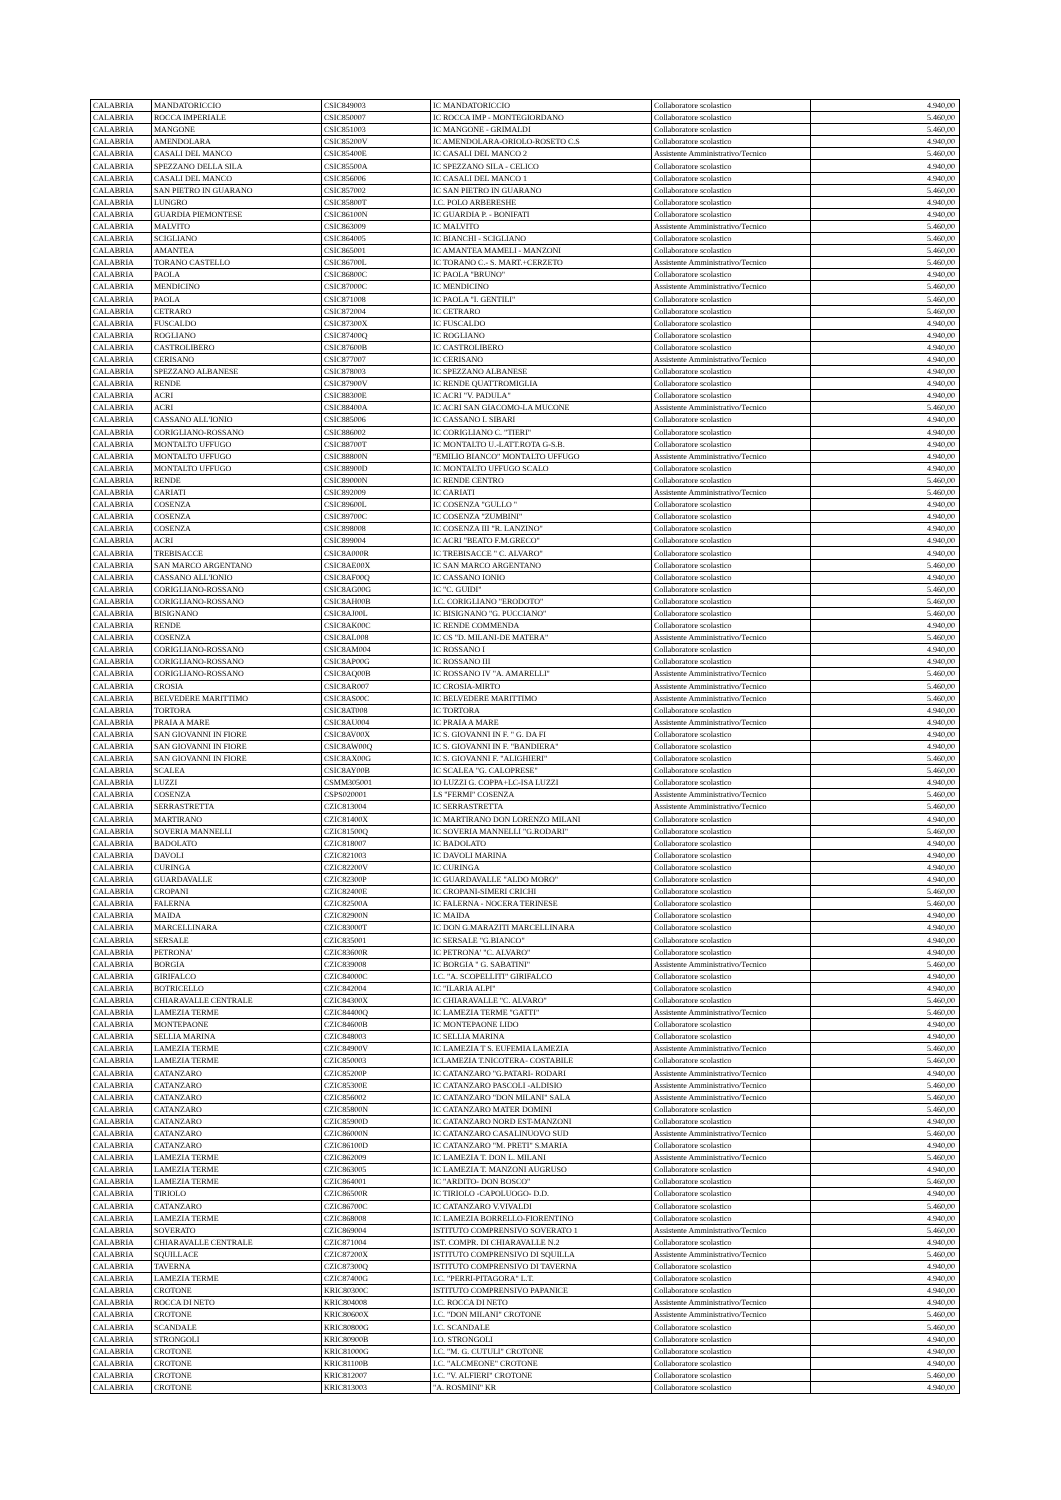| CALABRIA | MANDATORICCIO | CSIC849003 | IC MANDATORICCIO | Collaboratore scolastico | 4.940,00 |
| CALABRIA | ROCCA IMPERIALE | CSIC850007 | IC ROCCA IMP - MONTEGIORDANO | Collaboratore scolastico | 5.460,00 |
| CALABRIA | MANGONE | CSIC851003 | IC MANGONE - GRIMALDI | Collaboratore scolastico | 5.460,00 |
| CALABRIA | AMENDOLARA | CSIC85200V | IC AMENDOLARA-ORIOLO-ROSETO C.S | Collaboratore scolastico | 4.940,00 |
| CALABRIA | CASALI DEL MANCO | CSIC85400E | IC CASALI DEL MANCO 2 | Assistente Amministrativo/Tecnico | 5.460,00 |
| CALABRIA | SPEZZANO DELLA SILA | CSIC85500A | IC SPEZZANO SILA - CELICO | Collaboratore scolastico | 4.940,00 |
| CALABRIA | CASALI DEL MANCO | CSIC856006 | IC CASALI DEL MANCO 1 | Collaboratore scolastico | 4.940,00 |
| CALABRIA | SAN PIETRO IN GUARANO | CSIC857002 | IC SAN PIETRO IN GUARANO | Collaboratore scolastico | 5.460,00 |
| CALABRIA | LUNGRO | CSIC85800T | I.C. POLO ARBERESHE | Collaboratore scolastico | 4.940,00 |
| CALABRIA | GUARDIA PIEMONTESE | CSIC86100N | IC GUARDIA P. - BONIFATI | Collaboratore scolastico | 4.940,00 |
| CALABRIA | MALVITO | CSIC863009 | IC MALVITO | Assistente Amministrativo/Tecnico | 5.460,00 |
| CALABRIA | SCIGLIANO | CSIC864005 | IC BIANCHI - SCIGLIANO | Collaboratore scolastico | 5.460,00 |
| CALABRIA | AMANTEA | CSIC865001 | IC AMANTEA MAMELI - MANZONI | Collaboratore scolastico | 5.460,00 |
| CALABRIA | TORANO CASTELLO | CSIC86700L | IC TORANO C.- S. MART.+CERZETO | Assistente Amministrativo/Tecnico | 5.460,00 |
| CALABRIA | PAOLA | CSIC86800C | IC PAOLA "BRUNO" | Collaboratore scolastico | 4.940,00 |
| CALABRIA | MENDICINO | CSIC87000C | IC MENDICINO | Assistente Amministrativo/Tecnico | 5.460,00 |
| CALABRIA | PAOLA | CSIC871008 | IC PAOLA "I. GENTILI" | Collaboratore scolastico | 5.460,00 |
| CALABRIA | CETRARO | CSIC872004 | IC CETRARO | Collaboratore scolastico | 5.460,00 |
| CALABRIA | FUSCALDO | CSIC87300X | IC FUSCALDO | Collaboratore scolastico | 4.940,00 |
| CALABRIA | ROGLIANO | CSIC87400Q | IC ROGLIANO | Collaboratore scolastico | 4.940,00 |
| CALABRIA | CASTROLIBERO | CSIC87600B | IC CASTROLIBERO | Collaboratore scolastico | 4.940,00 |
| CALABRIA | CERISANO | CSIC877007 | IC CERISANO | Assistente Amministrativo/Tecnico | 4.940,00 |
| CALABRIA | SPEZZANO ALBANESE | CSIC878003 | IC SPEZZANO ALBANESE | Collaboratore scolastico | 4.940,00 |
| CALABRIA | RENDE | CSIC87900V | IC RENDE QUATTROMIGLIA | Collaboratore scolastico | 4.940,00 |
| CALABRIA | ACRI | CSIC88300E | IC ACRI "V. PADULA" | Collaboratore scolastico | 4.940,00 |
| CALABRIA | ACRI | CSIC88400A | IC ACRI SAN GIACOMO-LA MUCONE | Assistente Amministrativo/Tecnico | 5.460,00 |
| CALABRIA | CASSANO ALL'IONIO | CSIC885006 | IC CASSANO I. SIBARI | Collaboratore scolastico | 4.940,00 |
| CALABRIA | CORIGLIANO-ROSSANO | CSIC886002 | IC CORIGLIANO C. "TIERI" | Collaboratore scolastico | 4.940,00 |
| CALABRIA | MONTALTO UFFUGO | CSIC88700T | IC MONTALTO U.-LATT.ROTA G-S.B. | Collaboratore scolastico | 4.940,00 |
| CALABRIA | MONTALTO UFFUGO | CSIC88800N | "EMILIO BIANCO" MONTALTO UFFUGO | Assistente Amministrativo/Tecnico | 4.940,00 |
| CALABRIA | MONTALTO UFFUGO | CSIC88900D | IC MONTALTO UFFUGO SCALO | Collaboratore scolastico | 4.940,00 |
| CALABRIA | RENDE | CSIC89000N | IC RENDE CENTRO | Collaboratore scolastico | 5.460,00 |
| CALABRIA | CARIATI | CSIC892009 | IC CARIATI | Assistente Amministrativo/Tecnico | 5.460,00 |
| CALABRIA | COSENZA | CSIC89600L | IC COSENZA "GULLO " | Collaboratore scolastico | 4.940,00 |
| CALABRIA | COSENZA | CSIC89700C | IC COSENZA "ZUMBINI" | Collaboratore scolastico | 4.940,00 |
| CALABRIA | COSENZA | CSIC898008 | IC COSENZA III "R. LANZINO" | Collaboratore scolastico | 4.940,00 |
| CALABRIA | ACRI | CSIC899004 | IC ACRI "BEATO F.M.GRECO" | Collaboratore scolastico | 4.940,00 |
| CALABRIA | TREBISACCE | CSIC8A000R | IC TREBISACCE " C. ALVARO" | Collaboratore scolastico | 4.940,00 |
| CALABRIA | SAN MARCO ARGENTANO | CSIC8AE00X | IC SAN MARCO ARGENTANO | Collaboratore scolastico | 5.460,00 |
| CALABRIA | CASSANO ALL'IONIO | CSIC8AF00Q | IC CASSANO IONIO | Collaboratore scolastico | 4.940,00 |
| CALABRIA | CORIGLIANO-ROSSANO | CSIC8AG00G | IC "C. GUIDI" | Collaboratore scolastico | 5.460,00 |
| CALABRIA | CORIGLIANO-ROSSANO | CSIC8AH00B | I.C. CORIGLIANO "ERODOTO" | Collaboratore scolastico | 5.460,00 |
| CALABRIA | BISIGNANO | CSIC8AJ00L | IC BISIGNANO "G. PUCCIANO" | Collaboratore scolastico | 5.460,00 |
| CALABRIA | RENDE | CSIC8AK00C | IC RENDE COMMENDA | Collaboratore scolastico | 4.940,00 |
| CALABRIA | COSENZA | CSIC8AL008 | IC CS "D. MILANI-DE MATERA" | Assistente Amministrativo/Tecnico | 5.460,00 |
| CALABRIA | CORIGLIANO-ROSSANO | CSIC8AM004 | IC ROSSANO I | Collaboratore scolastico | 4.940,00 |
| CALABRIA | CORIGLIANO-ROSSANO | CSIC8AP00G | IC ROSSANO III | Collaboratore scolastico | 4.940,00 |
| CALABRIA | CORIGLIANO-ROSSANO | CSIC8AQ00B | IC ROSSANO IV "A. AMARELLI" | Assistente Amministrativo/Tecnico | 5.460,00 |
| CALABRIA | CROSIA | CSIC8AR007 | IC CROSIA-MIRTO | Assistente Amministrativo/Tecnico | 5.460,00 |
| CALABRIA | BELVEDERE MARITTIMO | CSIC8AS00C | IC BELVEDERE MARITTIMO | Assistente Amministrativo/Tecnico | 5.460,00 |
| CALABRIA | TORTORA | CSIC8AT008 | IC TORTORA | Collaboratore scolastico | 4.940,00 |
| CALABRIA | PRAIA A MARE | CSIC8AU004 | IC PRAIA A MARE | Assistente Amministrativo/Tecnico | 4.940,00 |
| CALABRIA | SAN GIOVANNI IN FIORE | CSIC8AV00X | IC S. GIOVANNI IN F. " G. DA FI | Collaboratore scolastico | 4.940,00 |
| CALABRIA | SAN GIOVANNI IN FIORE | CSIC8AW00Q | IC S. GIOVANNI IN F. "BANDIERA" | Collaboratore scolastico | 4.940,00 |
| CALABRIA | SAN GIOVANNI IN FIORE | CSIC8AX00G | IC S. GIOVANNI F. "ALIGHIERI" | Collaboratore scolastico | 5.460,00 |
| CALABRIA | SCALEA | CSIC8AY00B | IC SCALEA "G. CALOPRESE" | Collaboratore scolastico | 5.460,00 |
| CALABRIA | LUZZI | CSMM305001 | IO LUZZI G. COPPA+LC-ISA LUZZI | Collaboratore scolastico | 4.940,00 |
| CALABRIA | COSENZA | CSPS020001 | LS "FERMI" COSENZA | Assistente Amministrativo/Tecnico | 5.460,00 |
| CALABRIA | SERRASTRETTA | CZIC813004 | IC SERRASTRETTA | Assistente Amministrativo/Tecnico | 5.460,00 |
| CALABRIA | MARTIRANO | CZIC81400X | IC MARTIRANO DON LORENZO MILANI | Collaboratore scolastico | 4.940,00 |
| CALABRIA | SOVERIA MANNELLI | CZIC81500Q | IC SOVERIA MANNELLI "G.RODARI" | Collaboratore scolastico | 5.460,00 |
| CALABRIA | BADOLATO | CZIC818007 | IC BADOLATO | Collaboratore scolastico | 4.940,00 |
| CALABRIA | DAVOLI | CZIC821003 | IC DAVOLI MARINA | Collaboratore scolastico | 4.940,00 |
| CALABRIA | CURINGA | CZIC82200V | IC CURINGA | Collaboratore scolastico | 4.940,00 |
| CALABRIA | GUARDAVALLE | CZIC82300P | IC GUARDAVALLE "ALDO MORO" | Collaboratore scolastico | 4.940,00 |
| CALABRIA | CROPANI | CZIC82400E | IC CROPANI-SIMERI CRICHI | Collaboratore scolastico | 5.460,00 |
| CALABRIA | FALERNA | CZIC82500A | IC FALERNA - NOCERA TERINESE | Collaboratore scolastico | 5.460,00 |
| CALABRIA | MAIDA | CZIC82900N | IC MAIDA | Collaboratore scolastico | 4.940,00 |
| CALABRIA | MARCELLINARA | CZIC83000T | IC DON G.MARAZITI MARCELLINARA | Collaboratore scolastico | 4.940,00 |
| CALABRIA | SERSALE | CZIC835001 | IC SERSALE "G.BIANCO" | Collaboratore scolastico | 4.940,00 |
| CALABRIA | PETRONA' | CZIC83600R | IC PETRONA' "C. ALVARO" | Collaboratore scolastico | 4.940,00 |
| CALABRIA | BORGIA | CZIC839008 | IC BORGIA " G. SABATINI" | Assistente Amministrativo/Tecnico | 5.460,00 |
| CALABRIA | GIRIFALCO | CZIC84000C | I.C. "A. SCOPELLITI" GIRIFALCO | Collaboratore scolastico | 4.940,00 |
| CALABRIA | BOTRICELLO | CZIC842004 | IC "ILARIA ALPI" | Collaboratore scolastico | 4.940,00 |
| CALABRIA | CHIARAVALLE CENTRALE | CZIC84300X | IC CHIARAVALLE "C. ALVARO" | Collaboratore scolastico | 5.460,00 |
| CALABRIA | LAMEZIA TERME | CZIC84400Q | IC LAMEZIA TERME "GATTI" | Assistente Amministrativo/Tecnico | 5.460,00 |
| CALABRIA | MONTEPAONE | CZIC84600B | IC MONTEPAONE LIDO | Collaboratore scolastico | 4.940,00 |
| CALABRIA | SELLIA MARINA | CZIC848003 | IC SELLIA MARINA | Collaboratore scolastico | 4.940,00 |
| CALABRIA | LAMEZIA TERME | CZIC84900V | IC LAMEZIA T S. EUFEMIA LAMEZIA | Assistente Amministrativo/Tecnico | 5.460,00 |
| CALABRIA | LAMEZIA TERME | CZIC850003 | ICLAMEZIA T.NICOTERA- COSTABILE | Collaboratore scolastico | 5.460,00 |
| CALABRIA | CATANZARO | CZIC85200P | IC CATANZARO "G.PATARI- RODARI | Assistente Amministrativo/Tecnico | 4.940,00 |
| CALABRIA | CATANZARO | CZIC85300E | IC CATANZARO PASCOLI -ALDISIO | Assistente Amministrativo/Tecnico | 5.460,00 |
| CALABRIA | CATANZARO | CZIC856002 | IC CATANZARO "DON MILANI" SALA | Assistente Amministrativo/Tecnico | 5.460,00 |
| CALABRIA | CATANZARO | CZIC85800N | IC CATANZARO MATER DOMINI | Collaboratore scolastico | 5.460,00 |
| CALABRIA | CATANZARO | CZIC85900D | IC CATANZARO NORD EST-MANZONI | Collaboratore scolastico | 4.940,00 |
| CALABRIA | CATANZARO | CZIC86000N | IC CATANZARO CASALINUOVO SUD | Assistente Amministrativo/Tecnico | 5.460,00 |
| CALABRIA | CATANZARO | CZIC86100D | IC CATANZARO "M. PRETI" S.MARIA | Collaboratore scolastico | 4.940,00 |
| CALABRIA | LAMEZIA TERME | CZIC862009 | IC LAMEZIA T. DON L. MILANI | Assistente Amministrativo/Tecnico | 5.460,00 |
| CALABRIA | LAMEZIA TERME | CZIC863005 | IC LAMEZIA T. MANZONI AUGRUSO | Collaboratore scolastico | 4.940,00 |
| CALABRIA | LAMEZIA TERME | CZIC864001 | IC "ARDITO- DON BOSCO" | Collaboratore scolastico | 5.460,00 |
| CALABRIA | TIRIOLO | CZIC86500R | IC TIRIOLO -CAPOLUOGO- D.D. | Collaboratore scolastico | 4.940,00 |
| CALABRIA | CATANZARO | CZIC86700C | IC CATANZARO V.VIVALDI | Collaboratore scolastico | 5.460,00 |
| CALABRIA | LAMEZIA TERME | CZIC868008 | IC LAMEZIA BORRELLO-FIORENTINO | Collaboratore scolastico | 4.940,00 |
| CALABRIA | SOVERATO | CZIC869004 | ISTITUTO COMPRENSIVO SOVERATO 1 | Assistente Amministrativo/Tecnico | 5.460,00 |
| CALABRIA | CHIARAVALLE CENTRALE | CZIC871004 | IST. COMPR. DI CHIARAVALLE N.2 | Collaboratore scolastico | 4.940,00 |
| CALABRIA | SQUILLACE | CZIC87200X | ISTITUTO COMPRENSIVO DI SQUILLA | Assistente Amministrativo/Tecnico | 5.460,00 |
| CALABRIA | TAVERNA | CZIC87300Q | ISTITUTO COMPRENSIVO DI TAVERNA | Collaboratore scolastico | 4.940,00 |
| CALABRIA | LAMEZIA TERME | CZIC87400G | I.C. "PERRI-PITAGORA" L.T. | Collaboratore scolastico | 4.940,00 |
| CALABRIA | CROTONE | KRIC80300C | ISTITUTO COMPRENSIVO PAPANICE | Collaboratore scolastico | 4.940,00 |
| CALABRIA | ROCCA DI NETO | KRIC804008 | I.C. ROCCA DI NETO | Assistente Amministrativo/Tecnico | 4.940,00 |
| CALABRIA | CROTONE | KRIC80600X | I.C. "DON MILANI" CROTONE | Assistente Amministrativo/Tecnico | 5.460,00 |
| CALABRIA | SCANDALE | KRIC80800G | I.C. SCANDALE | Collaboratore scolastico | 5.460,00 |
| CALABRIA | STRONGOLI | KRIC80900B | I.O. STRONGOLI | Collaboratore scolastico | 4.940,00 |
| CALABRIA | CROTONE | KRIC81000G | I.C. "M. G. CUTULI" CROTONE | Collaboratore scolastico | 4.940,00 |
| CALABRIA | CROTONE | KRIC81100B | I.C. "ALCMEONE" CROTONE | Collaboratore scolastico | 4.940,00 |
| CALABRIA | CROTONE | KRIC812007 | I.C. "V. ALFIERI" CROTONE | Collaboratore scolastico | 5.460,00 |
| CALABRIA | CROTONE | KRIC813003 | "A. ROSMINI" KR | Collaboratore scolastico | 4.940,00 |